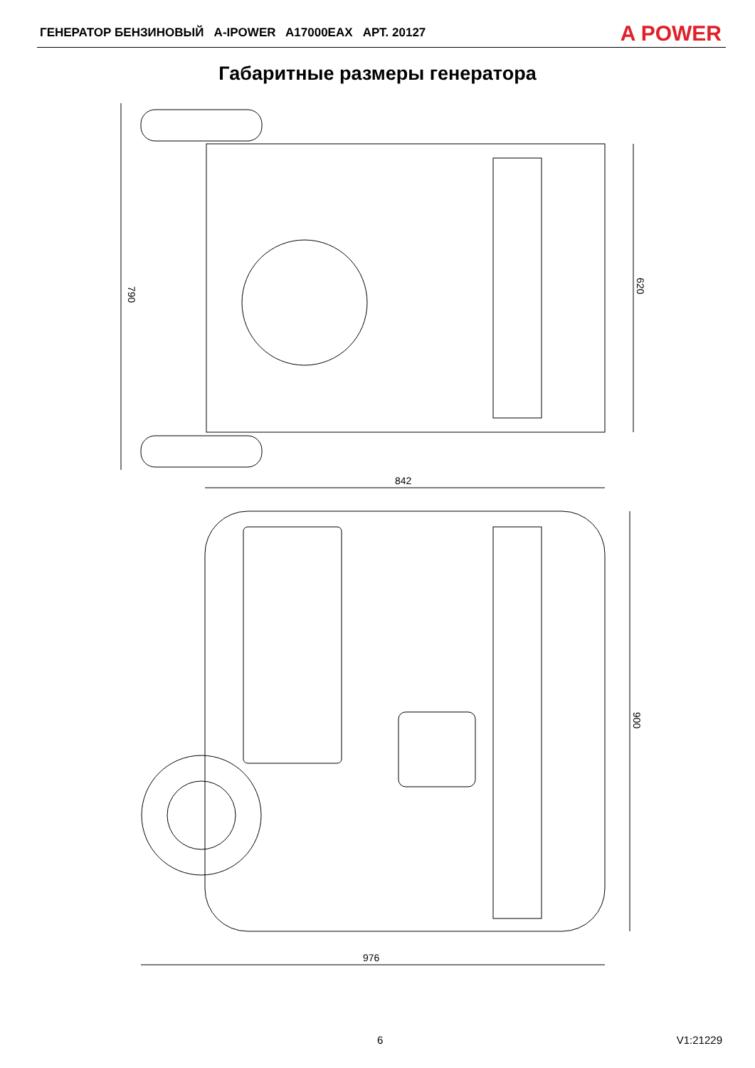ГЕНЕРАТОР БЕНЗИНОВЫЙ A-IPOWER A17000EAX АРТ. 20127
A POWER
Габаритные размеры генератора
790
620
842
900
976
6 V1:21229